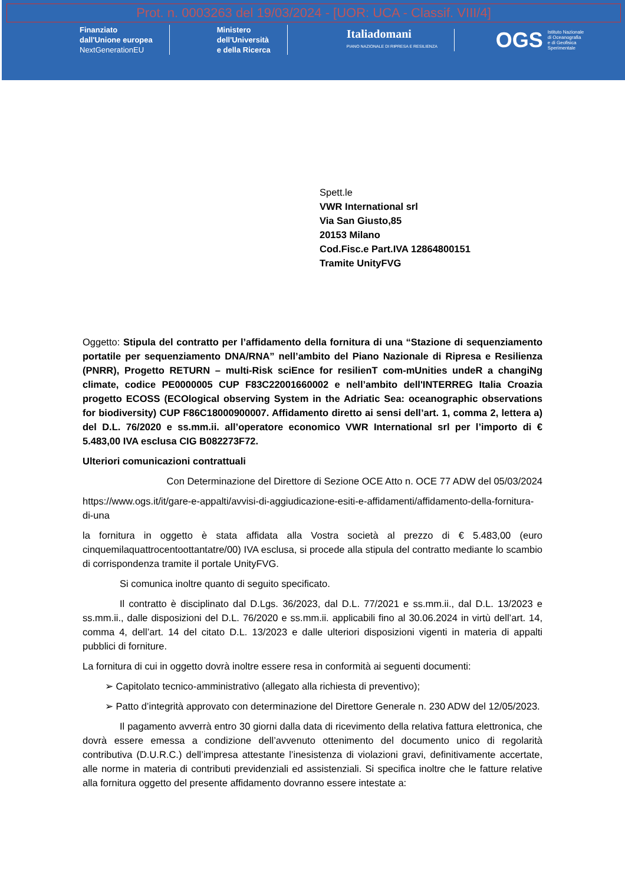Prot. n. 0003263 del 19/03/2024 - [UOR: UCA - Classif. VIII/4]
Finanziato
dall'Unione europea
NextGenerationEU
Ministero
dell'Università
e della Ricerca
Italiadomani
PIANO NAZIONALE DI RIPRESA E RESILIENZA
OGS Istituto Nazionale
di Oceanografia
e di Geofisica
Sperimentale
Spett.le
VWR International srl
Via San Giusto,85
20153 Milano
Cod.Fisc.e Part.IVA 12864800151
Tramite UnityFVG
Oggetto: Stipula del contratto per l’affidamento della fornitura di una “Stazione di sequenziamento portatile per sequenziamento DNA/RNA” nell’ambito del Piano Nazionale di Ripresa e Resilienza (PNRR), Progetto RETURN – multi-Risk sciEnce for resilienT com-mUnities undeR a changiNg climate, codice PE0000005 CUP F83C22001660002 e nell’ambito dell'INTERREG Italia Croazia progetto ECOSS (ECOlogical observing System in the Adriatic Sea: oceanographic observations for biodiversity) CUP F86C18000900007. Affidamento diretto ai sensi dell’art. 1, comma 2, lettera a) del D.L. 76/2020 e ss.mm.ii. all’operatore economico VWR International srl per l’importo di € 5.483,00 IVA esclusa CIG B082273F72.
Ulteriori comunicazioni contrattuali
Con Determinazione del Direttore di Sezione OCE Atto n. OCE 77 ADW del 05/03/2024
https://www.ogs.it/it/gare-e-appalti/avvisi-di-aggiudicazione-esiti-e-affidamenti/affidamento-della-fornitura-di-una
la fornitura in oggetto è stata affidata alla Vostra società al prezzo di € 5.483,00 (euro cinquemilaquattrocentoottantatre/00) IVA esclusa, si procede alla stipula del contratto mediante lo scambio di corrispondenza tramite il portale UnityFVG.
Si comunica inoltre quanto di seguito specificato.
Il contratto è disciplinato dal D.Lgs. 36/2023, dal D.L. 77/2021 e ss.mm.ii., dal D.L. 13/2023 e ss.mm.ii., dalle disposizioni del D.L. 76/2020 e ss.mm.ii. applicabili fino al 30.06.2024 in virtù dell’art. 14, comma 4, dell’art. 14 del citato D.L. 13/2023 e dalle ulteriori disposizioni vigenti in materia di appalti pubblici di forniture.
La fornitura di cui in oggetto dovrà inoltre essere resa in conformità ai seguenti documenti:
➢ Capitolato tecnico-amministrativo (allegato alla richiesta di preventivo);
➢ Patto d’integrità approvato con determinazione del Direttore Generale n. 230 ADW del 12/05/2023.
Il pagamento avverrà entro 30 giorni dalla data di ricevimento della relativa fattura elettronica, che dovrà essere emessa a condizione dell’avvenuto ottenimento del documento unico di regolarità contributiva (D.U.R.C.) dell’impresa attestante l’inesistenza di violazioni gravi, definitivamente accertate, alle norme in materia di contributi previdenziali ed assistenziali. Si specifica inoltre che le fatture relative alla fornitura oggetto del presente affidamento dovranno essere intestate a: